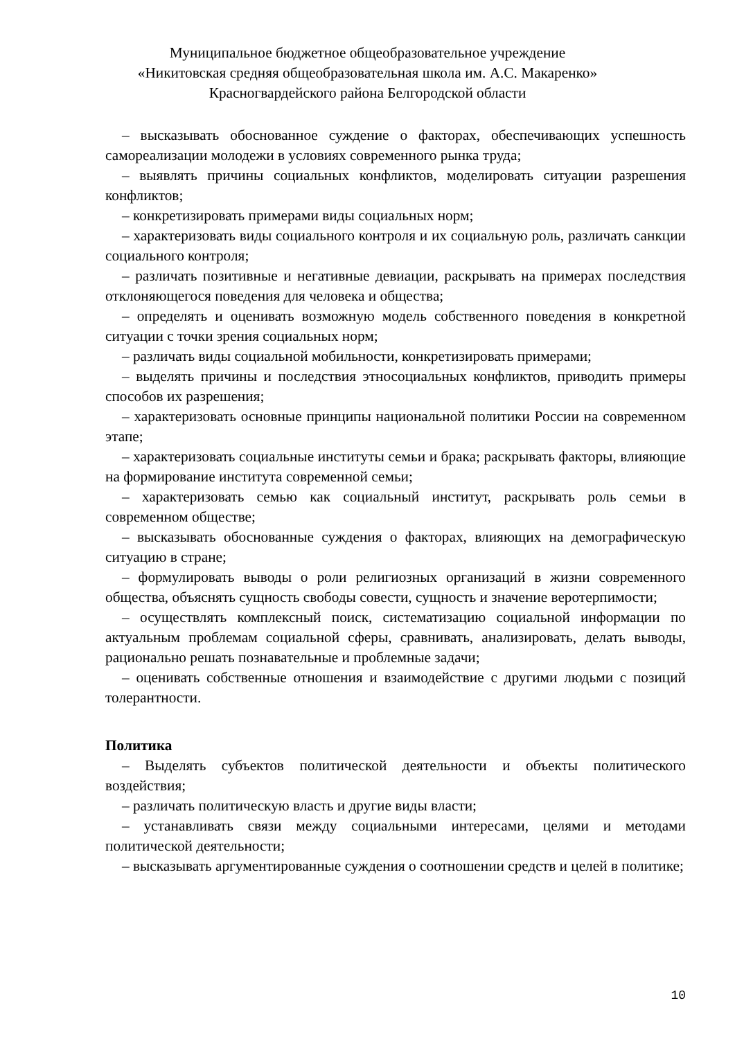Муниципальное бюджетное общеобразовательное учреждение
«Никитовская средняя общеобразовательная школа им. А.С. Макаренко»
Красногвардейского района Белгородской области
– высказывать обоснованное суждение о факторах, обеспечивающих успешность самореализации молодежи в условиях современного рынка труда;
– выявлять причины социальных конфликтов, моделировать ситуации разрешения конфликтов;
– конкретизировать примерами виды социальных норм;
– характеризовать виды социального контроля и их социальную роль, различать санкции социального контроля;
– различать позитивные и негативные девиации, раскрывать на примерах последствия отклоняющегося поведения для человека и общества;
– определять и оценивать возможную модель собственного поведения в конкретной ситуации с точки зрения социальных норм;
– различать виды социальной мобильности, конкретизировать примерами;
– выделять причины и последствия этносоциальных конфликтов, приводить примеры способов их разрешения;
– характеризовать основные принципы национальной политики России на современном этапе;
– характеризовать социальные институты семьи и брака; раскрывать факторы, влияющие на формирование института современной семьи;
– характеризовать семью как социальный институт, раскрывать роль семьи в современном обществе;
– высказывать обоснованные суждения о факторах, влияющих на демографическую ситуацию в стране;
– формулировать выводы о роли религиозных организаций в жизни современного общества, объяснять сущность свободы совести, сущность и значение веротерпимости;
– осуществлять комплексный поиск, систематизацию социальной информации по актуальным проблемам социальной сферы, сравнивать, анализировать, делать выводы, рационально решать познавательные и проблемные задачи;
– оценивать собственные отношения и взаимодействие с другими людьми с позиций толерантности.
Политика
– Выделять субъектов политической деятельности и объекты политического воздействия;
– различать политическую власть и другие виды власти;
– устанавливать связи между социальными интересами, целями и методами политической деятельности;
– высказывать аргументированные суждения о соотношении средств и целей в политике;
10